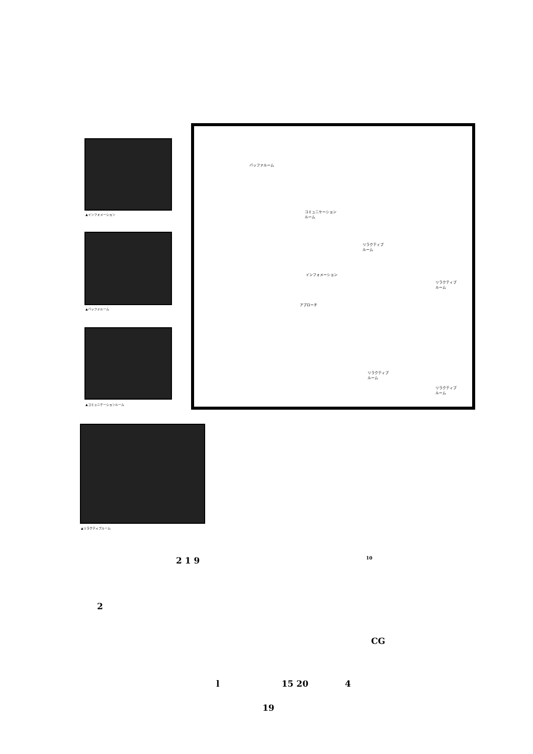▲インフォメーション
▲バッファルーム
▲コミュニケーションルーム
▲リラクティブルーム
バッファルーム
コミュニケーション
ルーム
リラクティブ
ルーム
インフォメーション
アプローチ
リラクティブ
ルーム
リラクティブ
ルーム
リラクティブ
ルーム
2 1 9 10
2
CG
l 15 20 4
19